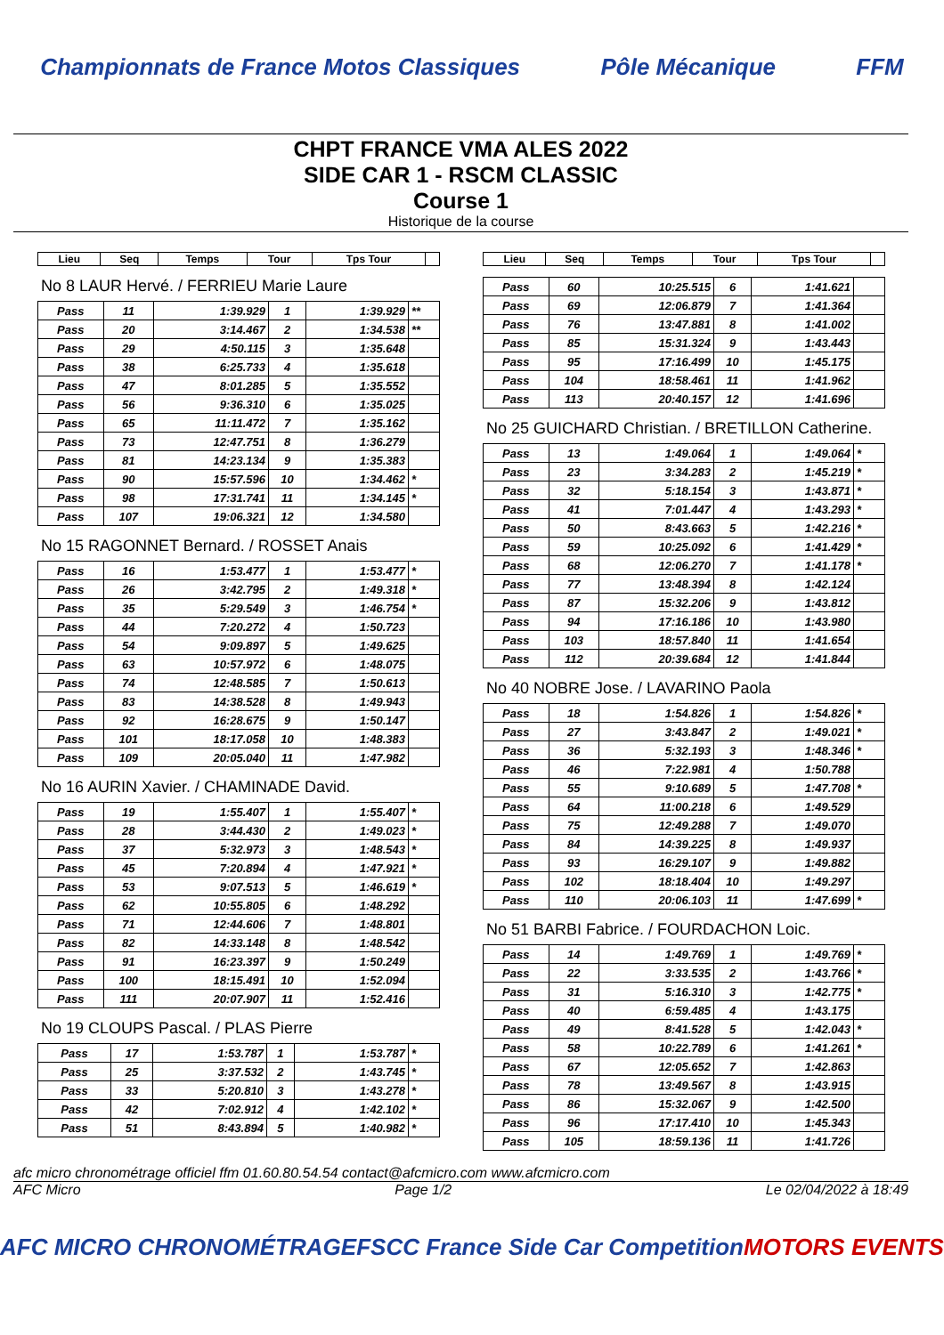Championnats de France Motos Classiques Pôle Mécanique FFM
CHPT FRANCE VMA ALES 2022
SIDE CAR 1 - RSCM CLASSIC
Course 1
Historique de la course
| Lieu | Seq | Temps | Tour | Tps Tour | |
| --- | --- | --- | --- | --- | --- |
No 8 LAUR Hervé. / FERRIEU Marie Laure
| Pass | 11 | 1:39.929 | 1 | 1:39.929 | ** |
| Pass | 20 | 3:14.467 | 2 | 1:34.538 | ** |
| Pass | 29 | 4:50.115 | 3 | 1:35.648 | |
| Pass | 38 | 6:25.733 | 4 | 1:35.618 | |
| Pass | 47 | 8:01.285 | 5 | 1:35.552 | |
| Pass | 56 | 9:36.310 | 6 | 1:35.025 | |
| Pass | 65 | 11:11.472 | 7 | 1:35.162 | |
| Pass | 73 | 12:47.751 | 8 | 1:36.279 | |
| Pass | 81 | 14:23.134 | 9 | 1:35.383 | |
| Pass | 90 | 15:57.596 | 10 | 1:34.462 | * |
| Pass | 98 | 17:31.741 | 11 | 1:34.145 | * |
| Pass | 107 | 19:06.321 | 12 | 1:34.580 | |
No 15 RAGONNET Bernard. / ROSSET Anais
| Pass | 16 | 1:53.477 | 1 | 1:53.477 | * |
| Pass | 26 | 3:42.795 | 2 | 1:49.318 | * |
| Pass | 35 | 5:29.549 | 3 | 1:46.754 | * |
| Pass | 44 | 7:20.272 | 4 | 1:50.723 | |
| Pass | 54 | 9:09.897 | 5 | 1:49.625 | |
| Pass | 63 | 10:57.972 | 6 | 1:48.075 | |
| Pass | 74 | 12:48.585 | 7 | 1:50.613 | |
| Pass | 83 | 14:38.528 | 8 | 1:49.943 | |
| Pass | 92 | 16:28.675 | 9 | 1:50.147 | |
| Pass | 101 | 18:17.058 | 10 | 1:48.383 | |
| Pass | 109 | 20:05.040 | 11 | 1:47.982 | |
No 16 AURIN Xavier. / CHAMINADE David.
| Pass | 19 | 1:55.407 | 1 | 1:55.407 | * |
| Pass | 28 | 3:44.430 | 2 | 1:49.023 | * |
| Pass | 37 | 5:32.973 | 3 | 1:48.543 | * |
| Pass | 45 | 7:20.894 | 4 | 1:47.921 | * |
| Pass | 53 | 9:07.513 | 5 | 1:46.619 | * |
| Pass | 62 | 10:55.805 | 6 | 1:48.292 | |
| Pass | 71 | 12:44.606 | 7 | 1:48.801 | |
| Pass | 82 | 14:33.148 | 8 | 1:48.542 | |
| Pass | 91 | 16:23.397 | 9 | 1:50.249 | |
| Pass | 100 | 18:15.491 | 10 | 1:52.094 | |
| Pass | 111 | 20:07.907 | 11 | 1:52.416 | |
No 19 CLOUPS Pascal. / PLAS Pierre
| Pass | 17 | 1:53.787 | 1 | 1:53.787 | * |
| Pass | 25 | 3:37.532 | 2 | 1:43.745 | * |
| Pass | 33 | 5:20.810 | 3 | 1:43.278 | * |
| Pass | 42 | 7:02.912 | 4 | 1:42.102 | * |
| Pass | 51 | 8:43.894 | 5 | 1:40.982 | * |
| Lieu | Seq | Temps | Tour | Tps Tour | |
| --- | --- | --- | --- | --- | --- |
| Pass | 60 | 10:25.515 | 6 | 1:41.621 | |
| Pass | 69 | 12:06.879 | 7 | 1:41.364 | |
| Pass | 76 | 13:47.881 | 8 | 1:41.002 | |
| Pass | 85 | 15:31.324 | 9 | 1:43.443 | |
| Pass | 95 | 17:16.499 | 10 | 1:45.175 | |
| Pass | 104 | 18:58.461 | 11 | 1:41.962 | |
| Pass | 113 | 20:40.157 | 12 | 1:41.696 | |
No 25 GUICHARD Christian. / BRETILLON Catherine.
| Pass | 13 | 1:49.064 | 1 | 1:49.064 | * |
| Pass | 23 | 3:34.283 | 2 | 1:45.219 | * |
| Pass | 32 | 5:18.154 | 3 | 1:43.871 | * |
| Pass | 41 | 7:01.447 | 4 | 1:43.293 | * |
| Pass | 50 | 8:43.663 | 5 | 1:42.216 | * |
| Pass | 59 | 10:25.092 | 6 | 1:41.429 | * |
| Pass | 68 | 12:06.270 | 7 | 1:41.178 | * |
| Pass | 77 | 13:48.394 | 8 | 1:42.124 | |
| Pass | 87 | 15:32.206 | 9 | 1:43.812 | |
| Pass | 94 | 17:16.186 | 10 | 1:43.980 | |
| Pass | 103 | 18:57.840 | 11 | 1:41.654 | |
| Pass | 112 | 20:39.684 | 12 | 1:41.844 | |
No 40 NOBRE Jose. / LAVARINO Paola
| Pass | 18 | 1:54.826 | 1 | 1:54.826 | * |
| Pass | 27 | 3:43.847 | 2 | 1:49.021 | * |
| Pass | 36 | 5:32.193 | 3 | 1:48.346 | * |
| Pass | 46 | 7:22.981 | 4 | 1:50.788 | |
| Pass | 55 | 9:10.689 | 5 | 1:47.708 | * |
| Pass | 64 | 11:00.218 | 6 | 1:49.529 | |
| Pass | 75 | 12:49.288 | 7 | 1:49.070 | |
| Pass | 84 | 14:39.225 | 8 | 1:49.937 | |
| Pass | 93 | 16:29.107 | 9 | 1:49.882 | |
| Pass | 102 | 18:18.404 | 10 | 1:49.297 | |
| Pass | 110 | 20:06.103 | 11 | 1:47.699 | * |
No 51 BARBI Fabrice. / FOURDACHON Loic.
| Pass | 14 | 1:49.769 | 1 | 1:49.769 | * |
| Pass | 22 | 3:33.535 | 2 | 1:43.766 | * |
| Pass | 31 | 5:16.310 | 3 | 1:42.775 | * |
| Pass | 40 | 6:59.485 | 4 | 1:43.175 | |
| Pass | 49 | 8:41.528 | 5 | 1:42.043 | * |
| Pass | 58 | 10:22.789 | 6 | 1:41.261 | * |
| Pass | 67 | 12:05.652 | 7 | 1:42.863 | |
| Pass | 78 | 13:49.567 | 8 | 1:43.915 | |
| Pass | 86 | 15:32.067 | 9 | 1:42.500 | |
| Pass | 96 | 17:17.410 | 10 | 1:45.343 | |
| Pass | 105 | 18:59.136 | 11 | 1:41.726 | |
afc micro chronométrage officiel ffm 01.60.80.54.54 contact@afcmicro.com www.afcmicro.com
AFC Micro Page 1/2 Le 02/04/2022 à 18:49
AFC MICRO CHRONOMÉTRAGE FSCC France Side Car Competition MOTORS EVENTS